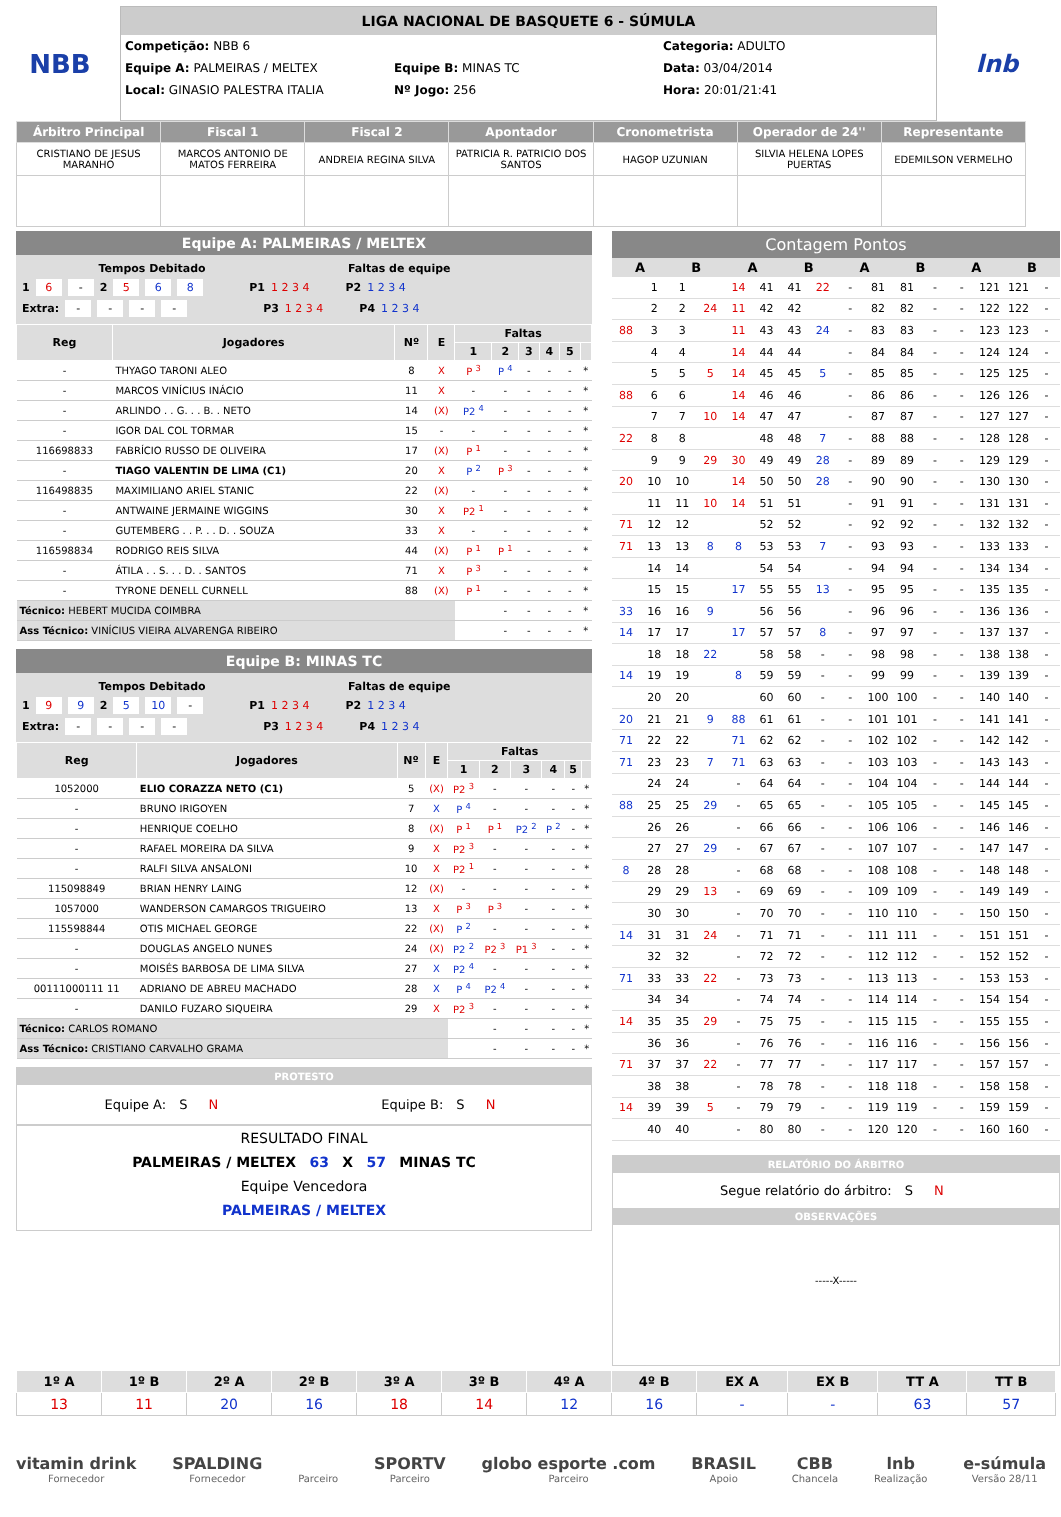NBB
LIGA NACIONAL DE BASQUETE 6 - SÚMULA
Competição: NBB 6 Categoria: ADULTO
Equipe A: PALMEIRAS / MELTEX Equipe B: MINAS TC Data: 03/04/2014
Local: GINASIO PALESTRA ITALIA Nº Jogo: 256 Hora: 20:01/21:41
lnb
| Árbitro Principal | Fiscal 1 | Fiscal 2 | Apontador | Cronometrista | Operador de 24'' | Representante |
| --- | --- | --- | --- | --- | --- | --- |
| CRISTIANO DE JESUS MARANHO | MARCOS ANTONIO DE MATOS FERREIRA | ANDREIA REGINA SILVA | PATRICIA R. PATRICIO DOS SANTOS | HAGOP UZUNIAN | SILVIA HELENA LOPES PUERTAS | EDEMILSON VERMELHO |
Equipe A: PALMEIRAS / MELTEX
Tempos Debitado Faltas de equipe
1 6 - 2 5 6 8 P1 1 2 3 4 P2 1 2 3 4
Extra: - - - - P3 1 2 3 4 P4 1 2 3 4
| Reg | Jogadores | Nº | E | Faltas | | | | | |
| --- | --- | --- | --- | --- | --- | --- | --- | --- | --- |
| | | | | 1 | 2 | 3 | 4 | 5 | |
| - | THYAGO TARONI ALEO | 8 | X | P <sup>3</sup> | P <sup>4</sup> | - | - | - | * |
| - | MARCOS VINÍCIUS INÁCIO | 11 | X | - | - | - | - | - | * |
| - | ARLINDO . . G. . . B. . NETO | 14 | (X) | P2 <sup>4</sup> | - | - | - | - | * |
| - | IGOR DAL COL TORMAR | 15 | - | - | - | - | - | - | * |
| 116698833 | FABRÍCIO RUSSO DE OLIVEIRA | 17 | (X) | P <sup>1</sup> | - | - | - | - | * |
| - | TIAGO VALENTIN DE LIMA (C1) | 20 | X | P <sup>2</sup> | P <sup>3</sup> | - | - | - | * |
| 116498835 | MAXIMILIANO ARIEL STANIC | 22 | (X) | - | - | - | - | - | * |
| - | ANTWAINE JERMAINE WIGGINS | 30 | X | P2 <sup>1</sup> | - | - | - | - | * |
| - | GUTEMBERG . . P. . . D. . SOUZA | 33 | X | - | - | - | - | - | * |
| 116598834 | RODRIGO REIS SILVA | 44 | (X) | P <sup>1</sup> | P <sup>1</sup> | - | - | - | * |
| - | ÁTILA . . S. . . D. . SANTOS | 71 | X | P <sup>3</sup> | - | - | - | - | * |
| - | TYRONE DENELL CURNELL | 88 | (X) | P <sup>1</sup> | - | - | - | - | * |
| Técnico: HEBERT MUCIDA COIMBRA | | | | | - | - | - | - | * |
| Ass Técnico: VINÍCIUS VIEIRA ALVARENGA RIBEIRO | | | | | - | - | - | - | * |
Equipe B: MINAS TC
Tempos Debitado Faltas de equipe
1 9 9 2 5 10 - P1 1 2 3 4 P2 1 2 3 4
Extra: - - - - P3 1 2 3 4 P4 1 2 3 4
| Reg | Jogadores | Nº | E | Faltas | | | | | |
| --- | --- | --- | --- | --- | --- | --- | --- | --- | --- |
| | | | | 1 | 2 | 3 | 4 | 5 | |
| 1052000 | ELIO CORAZZA NETO (C1) | 5 | (X) | P2 <sup>3</sup> | - | - | - | - | * |
| - | BRUNO IRIGOYEN | 7 | X | P <sup>4</sup> | - | - | - | - | * |
| - | HENRIQUE COELHO | 8 | (X) | P <sup>1</sup> | P <sup>1</sup> | P2 <sup>2</sup> | P <sup>2</sup> | - | * |
| - | RAFAEL MOREIRA DA SILVA | 9 | X | P2 <sup>3</sup> | - | - | - | - | * |
| - | RALFI SILVA ANSALONI | 10 | X | P2 <sup>1</sup> | - | - | - | - | * |
| 115098849 | BRIAN HENRY LAING | 12 | (X) | - | - | - | - | - | * |
| 1057000 | WANDERSON CAMARGOS TRIGUEIRO | 13 | X | P <sup>3</sup> | P <sup>3</sup> | - | - | - | * |
| 115598844 | OTIS MICHAEL GEORGE | 22 | (X) | P <sup>2</sup> | - | - | - | - | * |
| - | DOUGLAS ANGELO NUNES | 24 | (X) | P2 <sup>2</sup> | P2 <sup>3</sup> | P1 <sup>3</sup> | - | - | * |
| - | MOISÉS BARBOSA DE LIMA SILVA | 27 | X | P2 <sup>4</sup> | - | - | - | - | * |
| 00111000111 11 | ADRIANO DE ABREU MACHADO | 28 | X | P <sup>4</sup> | P2 <sup>4</sup> | - | - | - | * |
| - | DANILO FUZARO SIQUEIRA | 29 | X | P2 <sup>3</sup> | - | - | - | - | * |
| Técnico: CARLOS ROMANO | | | | | - | - | - | - | * |
| Ass Técnico: CRISTIANO CARVALHO GRAMA | | | | | - | - | - | - | * |
PROTESTO
Equipe A: S N Equipe B: S N
RESULTADO FINAL
PALMEIRAS / MELTEX 63 X 57 MINAS TC
Equipe Vencedora
PALMEIRAS / MELTEX
Contagem Pontos
| A | | B | | A | | B | | A | | B | | A | | B | |
| --- | --- | --- | --- | --- | --- | --- | --- | --- | --- | --- | --- | --- | --- | --- | --- |
| | 1 | 1 | | 14 | 41 | 41 | 22 | - | 81 | 81 | - | - | 121 | 121 | - |
| | 2 | 2 | 24 | 11 | 42 | 42 | | - | 82 | 82 | - | - | 122 | 122 | - |
| 88 | 3 | 3 | | 11 | 43 | 43 | 24 | - | 83 | 83 | - | - | 123 | 123 | - |
| | 4 | 4 | | 14 | 44 | 44 | | - | 84 | 84 | - | - | 124 | 124 | - |
| | 5 | 5 | 5 | 14 | 45 | 45 | 5 | - | 85 | 85 | - | - | 125 | 125 | - |
| 88 | 6 | 6 | | 14 | 46 | 46 | | - | 86 | 86 | - | - | 126 | 126 | - |
| | 7 | 7 | 10 | 14 | 47 | 47 | | - | 87 | 87 | - | - | 127 | 127 | - |
| 22 | 8 | 8 | | | 48 | 48 | 7 | - | 88 | 88 | - | - | 128 | 128 | - |
| | 9 | 9 | 29 | 30 | 49 | 49 | 28 | - | 89 | 89 | - | - | 129 | 129 | - |
| 20 | 10 | 10 | | 14 | 50 | 50 | 28 | - | 90 | 90 | - | - | 130 | 130 | - |
| | 11 | 11 | 10 | 14 | 51 | 51 | | - | 91 | 91 | - | - | 131 | 131 | - |
| 71 | 12 | 12 | | | 52 | 52 | | - | 92 | 92 | - | - | 132 | 132 | - |
| 71 | 13 | 13 | 8 | 8 | 53 | 53 | 7 | - | 93 | 93 | - | - | 133 | 133 | - |
| | 14 | 14 | | | 54 | 54 | | - | 94 | 94 | - | - | 134 | 134 | - |
| | 15 | 15 | | 17 | 55 | 55 | 13 | - | 95 | 95 | - | - | 135 | 135 | - |
| 33 | 16 | 16 | 9 | | 56 | 56 | | - | 96 | 96 | - | - | 136 | 136 | - |
| 14 | 17 | 17 | | 17 | 57 | 57 | 8 | - | 97 | 97 | - | - | 137 | 137 | - |
| | 18 | 18 | 22 | | 58 | 58 | - | - | 98 | 98 | - | - | 138 | 138 | - |
| 14 | 19 | 19 | | 8 | 59 | 59 | - | - | 99 | 99 | - | - | 139 | 139 | - |
| | 20 | 20 | | | 60 | 60 | - | - | 100 | 100 | - | - | 140 | 140 | - |
| 20 | 21 | 21 | 9 | 88 | 61 | 61 | - | - | 101 | 101 | - | - | 141 | 141 | - |
| 71 | 22 | 22 | | 71 | 62 | 62 | - | - | 102 | 102 | - | - | 142 | 142 | - |
| 71 | 23 | 23 | 7 | 71 | 63 | 63 | - | - | 103 | 103 | - | - | 143 | 143 | - |
| | 24 | 24 | | - | 64 | 64 | - | - | 104 | 104 | - | - | 144 | 144 | - |
| 88 | 25 | 25 | 29 | - | 65 | 65 | - | - | 105 | 105 | - | - | 145 | 145 | - |
| | 26 | 26 | | - | 66 | 66 | - | - | 106 | 106 | - | - | 146 | 146 | - |
| | 27 | 27 | 29 | - | 67 | 67 | - | - | 107 | 107 | - | - | 147 | 147 | - |
| 8 | 28 | 28 | | - | 68 | 68 | - | - | 108 | 108 | - | - | 148 | 148 | - |
| | 29 | 29 | 13 | - | 69 | 69 | - | - | 109 | 109 | - | - | 149 | 149 | - |
| | 30 | 30 | | - | 70 | 70 | - | - | 110 | 110 | - | - | 150 | 150 | - |
| 14 | 31 | 31 | 24 | - | 71 | 71 | - | - | 111 | 111 | - | - | 151 | 151 | - |
| | 32 | 32 | | - | 72 | 72 | - | - | 112 | 112 | - | - | 152 | 152 | - |
| 71 | 33 | 33 | 22 | - | 73 | 73 | - | - | 113 | 113 | - | - | 153 | 153 | - |
| | 34 | 34 | | - | 74 | 74 | - | - | 114 | 114 | - | - | 154 | 154 | - |
| 14 | 35 | 35 | 29 | - | 75 | 75 | - | - | 115 | 115 | - | - | 155 | 155 | - |
| | 36 | 36 | | - | 76 | 76 | - | - | 116 | 116 | - | - | 156 | 156 | - |
| 71 | 37 | 37 | 22 | - | 77 | 77 | - | - | 117 | 117 | - | - | 157 | 157 | - |
| | 38 | 38 | | - | 78 | 78 | - | - | 118 | 118 | - | - | 158 | 158 | - |
| 14 | 39 | 39 | 5 | - | 79 | 79 | - | - | 119 | 119 | - | - | 159 | 159 | - |
| | 40 | 40 | | - | 80 | 80 | - | - | 120 | 120 | - | - | 160 | 160 | - |
RELATÓRIO DO ÁRBITRO
Segue relatório do árbitro: S N
OBSERVAÇÕES
-----X-----
| 1º A | 1º B | 2º A | 2º B | 3º A | 3º B | 4º A | 4º B | EX A | EX B | TT A | TT B |
| --- | --- | --- | --- | --- | --- | --- | --- | --- | --- | --- | --- |
| 13 | 11 | 20 | 16 | 18 | 14 | 12 | 16 | - | - | 63 | 57 |
vitamin drink
Fornecedor
SPALDING
Fornecedor
Parceiro
SPORTV
Parceiro
globo esporte .com
Parceiro
BRASIL
Apoio
CBB
Chancela
lnb
Realização
e-súmula
Versão 28/11